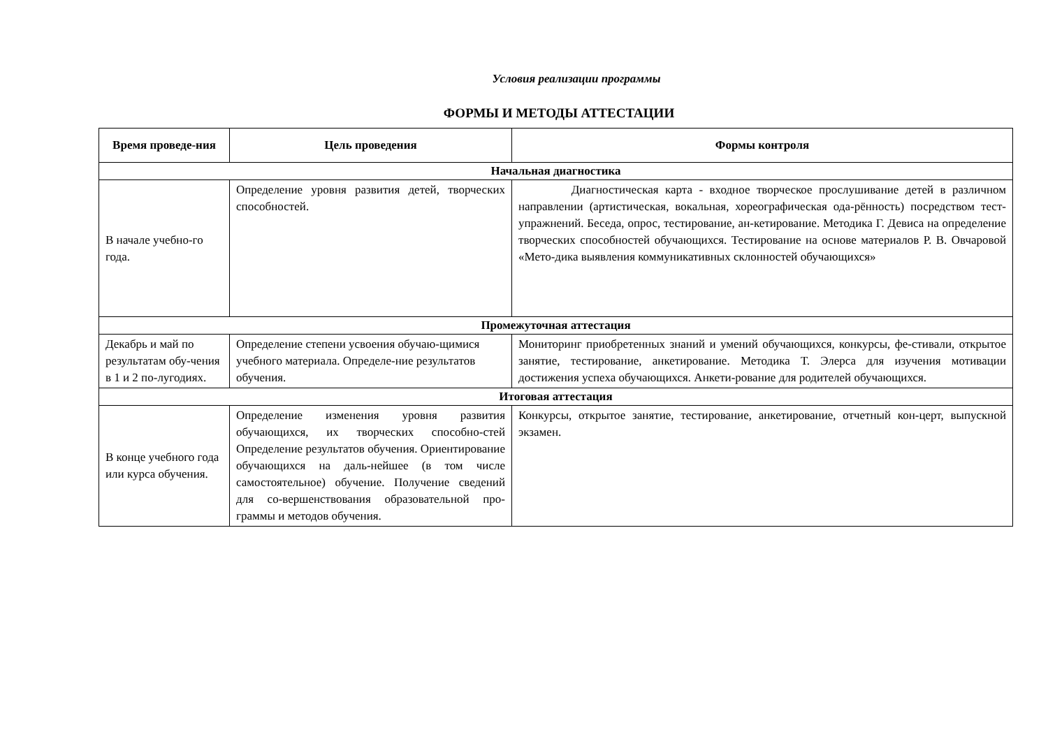Условия реализации программы
ФОРМЫ И МЕТОДЫ АТТЕСТАЦИИ
| Время проведе-ния | Цель проведения | Формы контроля |
| --- | --- | --- |
| Начальная диагностика | | |
| В начале учебно-го года. | Определение уровня развития детей, творческих способностей. | Диагностическая карта - входное творческое прослушивание детей в различном направлении (артистическая, вокальная, хореографическая ода-рённость) посредством тест-упражнений. Беседа, опрос, тестирование, ан-кетирование. Методика Г. Девиса на определение творческих способностей обучающихся. Тестирование на основе материалов Р. В. Овчаровой «Мето-дика выявления коммуникативных склонностей обучающихся» |
| Промежуточная аттестация | | |
| Декабрь и май по результатам обу-чения в 1 и 2 по-лугодиях. | Определение степени усвоения обучаю-щимися учебного материала. Определе-ние результатов обучения. | Мониторинг приобретенных знаний и умений обучающихся, конкурсы, фе-стивали, открытое занятие, тестирование, анкетирование. Методика Т. Элерса для изучения мотивации достижения успеха обучающихся. Анкети-рование для родителей обучающихся. |
| Итоговая аттестация | | |
| В конце учебного года или курса обучения. | Определение изменения уровня развития обучающихся, их творческих способно-стей Определение результатов обучения. Ориентирование обучающихся на даль-нейшее (в том числе самостоятельное) обучение. Получение сведений для со-вершенствования образовательной про-граммы и методов обучения. | Конкурсы, открытое занятие, тестирование, анкетирование, отчетный кон-церт, выпускной экзамен. |